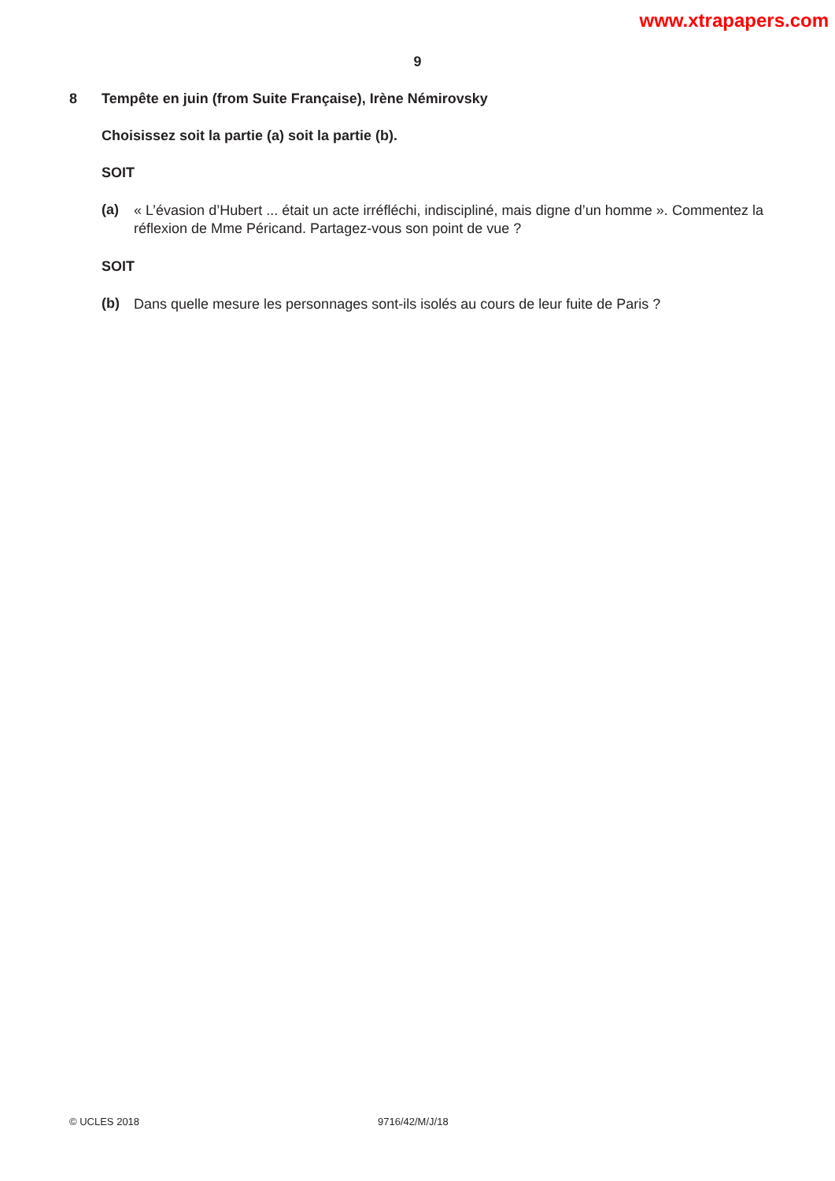www.xtrapapers.com
9
8 Tempête en juin (from Suite Française), Irène Némirovsky
Choisissez soit la partie (a) soit la partie (b).
SOIT
(a)
« L’évasion d’Hubert ... était un acte irréfléchi, indiscipliné, mais digne d’un homme ». Commentez la réflexion de Mme Péricand. Partagez-vous son point de vue ?
SOIT
(b)
Dans quelle mesure les personnages sont-ils isolés au cours de leur fuite de Paris ?
© UCLES 2018 9716/42/M/J/18